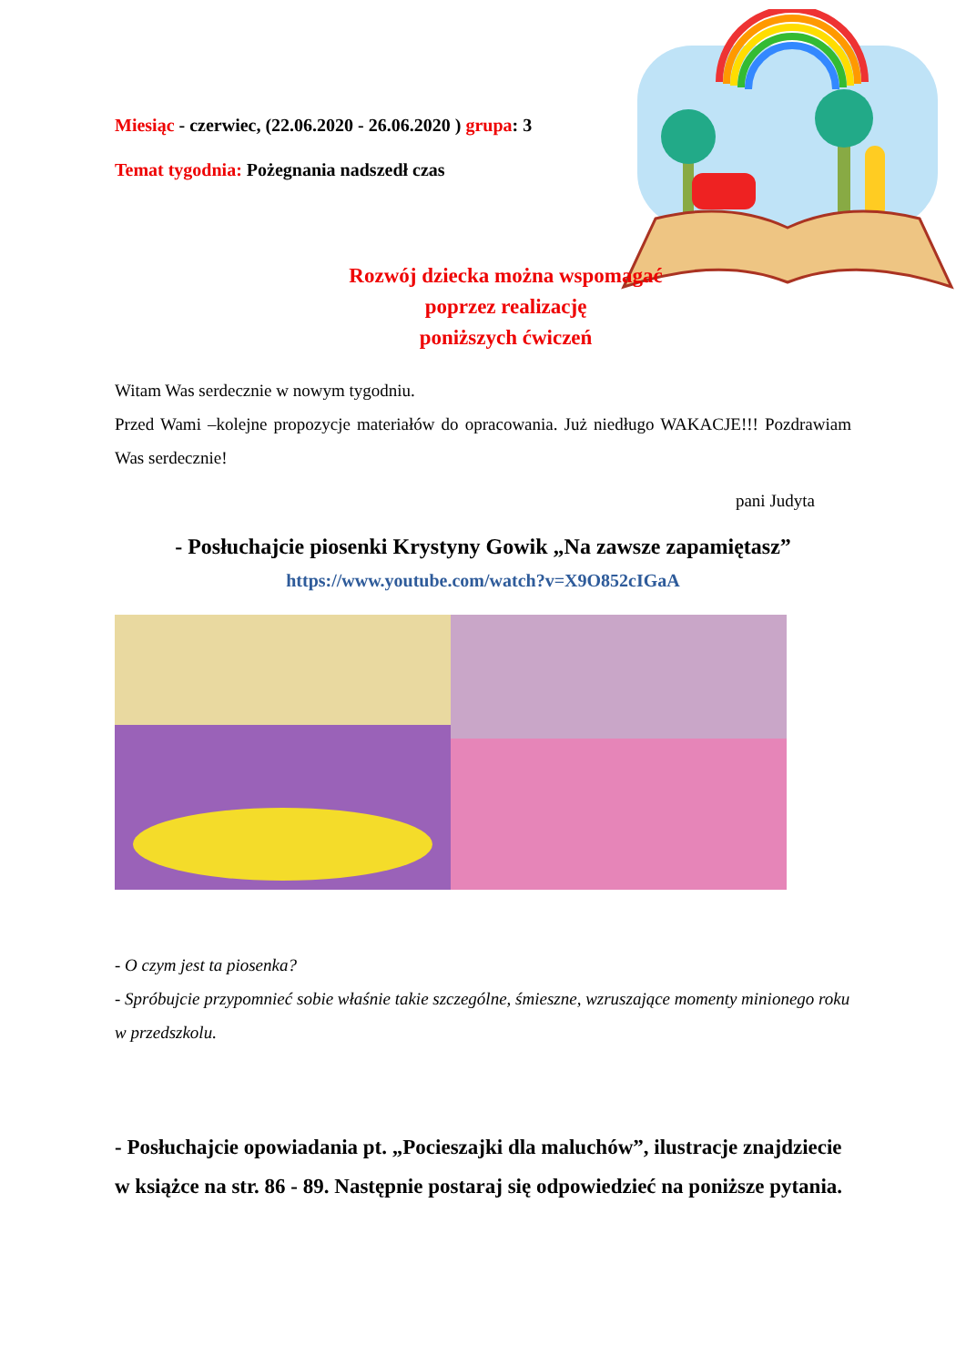Miesiąc - czerwiec, (22.06.2020 - 26.06.2020 ) grupa: 3
Temat tygodnia: Pożegnania nadszedł czas
Rozwój dziecka można wspomagać
poprzez realizację
poniższych ćwiczeń
Witam Was serdecznie w nowym tygodniu.
Przed Wami –kolejne propozycje materiałów do opracowania. Już niedługo WAKACJE!!! Pozdrawiam Was serdecznie!
pani Judyta
- Posłuchajcie piosenki Krystyny Gowik „Na zawsze zapamiętasz”
https://www.youtube.com/watch?v=X9O852cIGaA
- O czym jest ta piosenka?
- Spróbujcie przypomnieć sobie właśnie takie szczególne, śmieszne, wzruszające momenty minionego roku w przedszkolu.
- Posłuchajcie opowiadania pt. „Pocieszajki dla maluchów”, ilustracje znajdziecie w książce na str. 86 - 89. Następnie postaraj się odpowiedzieć na poniższe pytania.